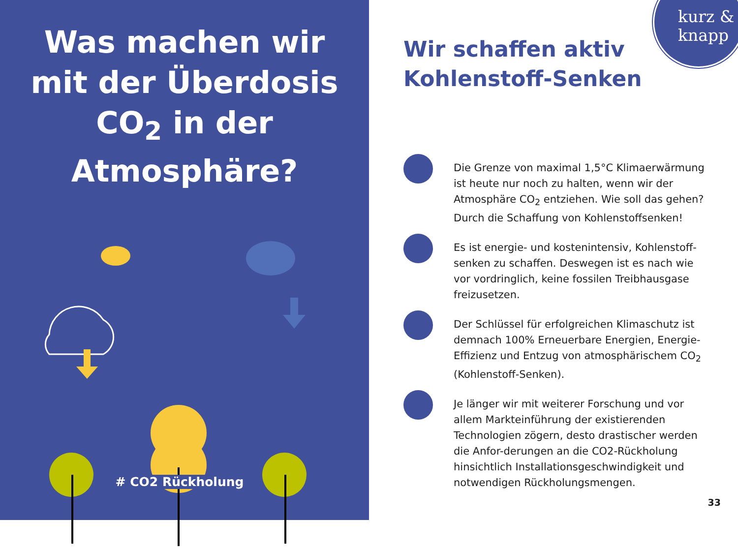Was machen wir mit der Überdosis CO<sub>2</sub> in der Atmosphäre?
# CO2 Rückholung
kurz &
knapp
Wir schaffen aktiv
Kohlenstoff-Senken
Die Grenze von maximal 1,5°C Klimaerwärmung ist heute nur noch zu halten, wenn wir der Atmosphäre CO<sub>2</sub> entziehen. Wie soll das gehen? Durch die Schaffung von Kohlenstoffsenken!
Es ist energie- und kostenintensiv, Kohlenstoff-senken zu schaffen. Deswegen ist es nach wie vor vordringlich, keine fossilen Treibhausgase freizusetzen.
Der Schlüssel für erfolgreichen Klimaschutz ist demnach 100% Erneuerbare Energien, Energie-Effizienz und Entzug von atmosphärischem CO<sub>2</sub> (Kohlenstoff-Senken).
Je länger wir mit weiterer Forschung und vor allem Markteinführung der existierenden Technologien zögern, desto drastischer werden die Anfor-derungen an die CO2-Rückholung hinsichtlich Installationsgeschwindigkeit und notwendigen Rückholungsmengen.
33